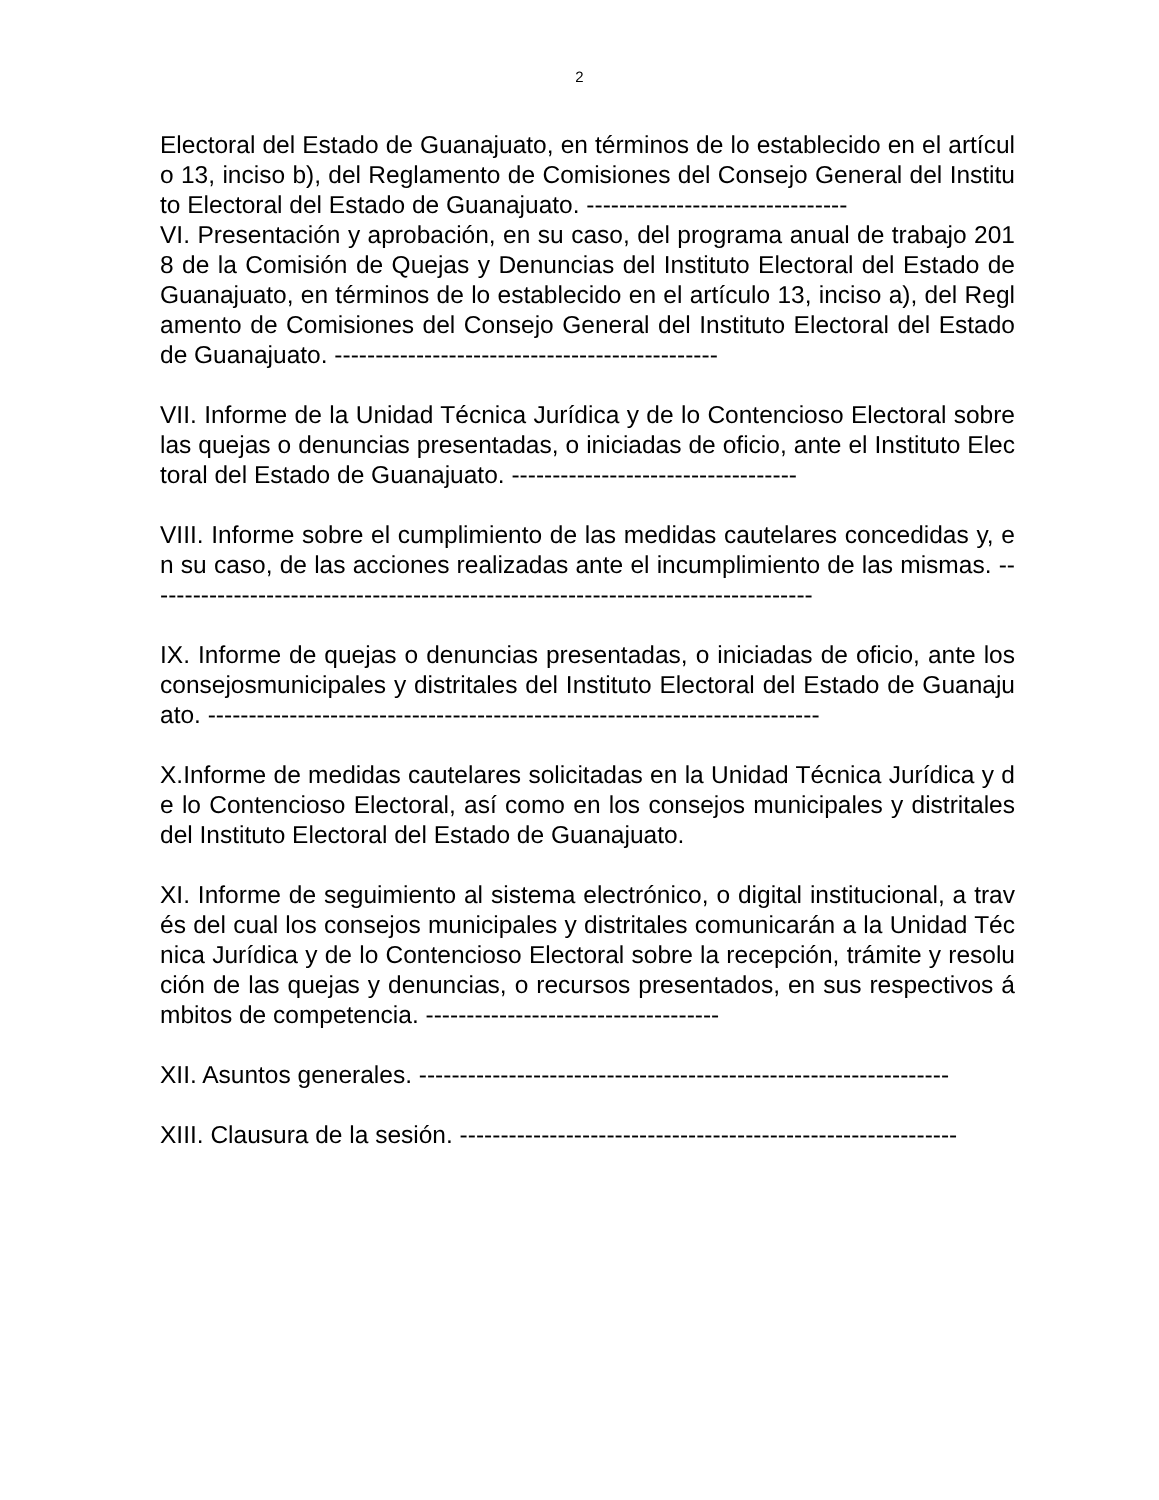2
Electoral del Estado de Guanajuato, en términos de lo establecido en el artículo 13, inciso b), del Reglamento de Comisiones del Consejo General del Instituto Electoral del Estado de Guanajuato. --------------------------------
VI. Presentación y aprobación, en su caso, del programa anual de trabajo 2018 de la Comisión de Quejas y Denuncias del Instituto Electoral del Estado de Guanajuato, en términos de lo establecido en el artículo 13, inciso a), del Reglamento de Comisiones del Consejo General del Instituto Electoral del Estado de Guanajuato. -----------------------------------------------
VII. Informe de la Unidad Técnica Jurídica y de lo Contencioso Electoral sobre las quejas o denuncias presentadas, o iniciadas de oficio, ante el Instituto Electoral del Estado de Guanajuato. -----------------------------------
VIII. Informe sobre el cumplimiento de las medidas cautelares concedidas y, en su caso, de las acciones realizadas ante el incumplimiento de las mismas. ----------------------------------------------------------------------------------
IX. Informe de quejas o denuncias presentadas, o iniciadas de oficio, ante los consejosmunicipales y distritales del Instituto Electoral del Estado de Guanajuato. ---------------------------------------------------------------------------
X.Informe de medidas cautelares solicitadas en la Unidad Técnica Jurídica y de lo Contencioso Electoral, así como en los consejos municipales y distritales del Instituto Electoral del Estado de Guanajuato.
XI. Informe de seguimiento al sistema electrónico, o digital institucional, a través del cual los consejos municipales y distritales comunicarán a la Unidad Técnica Jurídica y de lo Contencioso Electoral sobre la recepción, trámite y resolución de las quejas y denuncias, o recursos presentados, en sus respectivos ámbitos de competencia. ------------------------------------
XII. Asuntos generales. -----------------------------------------------------------------
XIII. Clausura de la sesión. -------------------------------------------------------------